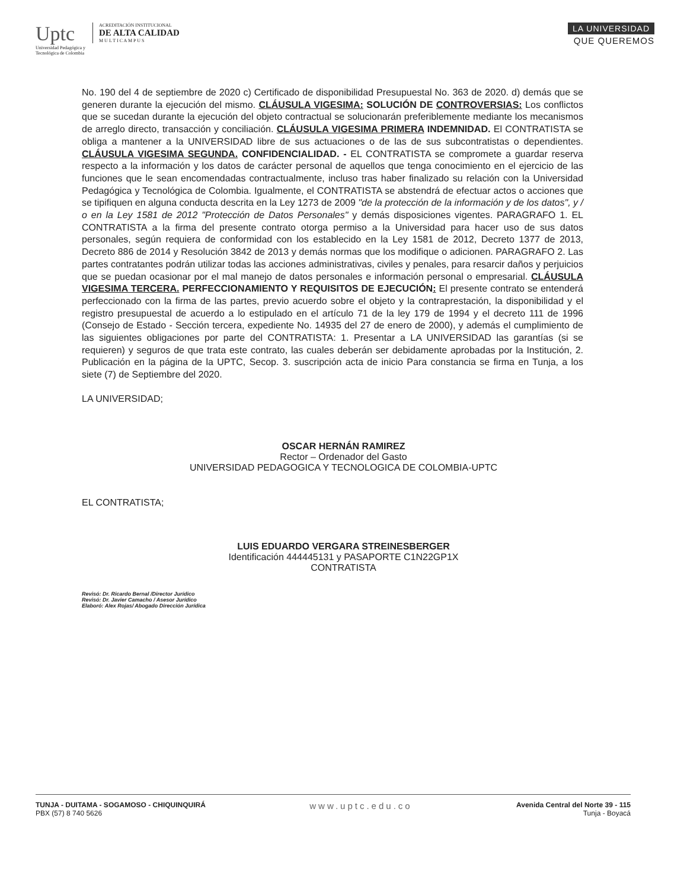Uptc
Universidad Pedagógica y
Tecnológica de Colombia
ACREDITACIÓN INSTITUCIONAL
DE ALTA CALIDAD
M U L T I C A M P U S
LA UNIVERSIDAD
QUE QUEREMOS
No. 190 del 4 de septiembre de 2020 c) Certificado de disponibilidad Presupuestal No. 363 de 2020. d) demás que se generen durante la ejecución del mismo. CLÁUSULA VIGESIMA: SOLUCIÓN DE CONTROVERSIAS: Los conflictos que se sucedan durante la ejecución del objeto contractual se solucionarán preferiblemente mediante los mecanismos de arreglo directo, transacción y conciliación. CLÁUSULA VIGESIMA PRIMERA INDEMNIDAD. El CONTRATISTA se obliga a mantener a la UNIVERSIDAD libre de sus actuaciones o de las de sus subcontratistas o dependientes. CLÁUSULA VIGESIMA SEGUNDA. CONFIDENCIALIDAD. - EL CONTRATISTA se compromete a guardar reserva respecto a la información y los datos de carácter personal de aquellos que tenga conocimiento en el ejercicio de las funciones que le sean encomendadas contractualmente, incluso tras haber finalizado su relación con la Universidad Pedagógica y Tecnológica de Colombia. Igualmente, el CONTRATISTA se abstendrá de efectuar actos o acciones que se tipifiquen en alguna conducta descrita en la Ley 1273 de 2009 "de la protección de la información y de los datos", y / o en la Ley 1581 de 2012 "Protección de Datos Personales" y demás disposiciones vigentes. PARAGRAFO 1. EL CONTRATISTA a la firma del presente contrato otorga permiso a la Universidad para hacer uso de sus datos personales, según requiera de conformidad con los establecido en la Ley 1581 de 2012, Decreto 1377 de 2013, Decreto 886 de 2014 y Resolución 3842 de 2013 y demás normas que los modifique o adicionen. PARAGRAFO 2. Las partes contratantes podrán utilizar todas las acciones administrativas, civiles y penales, para resarcir daños y perjuicios que se puedan ocasionar por el mal manejo de datos personales e información personal o empresarial. CLÁUSULA VIGESIMA TERCERA. PERFECCIONAMIENTO Y REQUISITOS DE EJECUCIÓN: El presente contrato se entenderá perfeccionado con la firma de las partes, previo acuerdo sobre el objeto y la contraprestación, la disponibilidad y el registro presupuestal de acuerdo a lo estipulado en el artículo 71 de la ley 179 de 1994 y el decreto 111 de 1996 (Consejo de Estado - Sección tercera, expediente No. 14935 del 27 de enero de 2000), y además el cumplimiento de las siguientes obligaciones por parte del CONTRATISTA: 1. Presentar a LA UNIVERSIDAD las garantías (si se requieren) y seguros de que trata este contrato, las cuales deberán ser debidamente aprobadas por la Institución, 2. Publicación en la página de la UPTC, Secop. 3. suscripción acta de inicio Para constancia se firma en Tunja, a los siete (7) de Septiembre del 2020.
LA UNIVERSIDAD;
OSCAR HERNÁN RAMIREZ
Rector – Ordenador del Gasto
UNIVERSIDAD PEDAGOGICA Y TECNOLOGICA DE COLOMBIA-UPTC
EL CONTRATISTA;
LUIS EDUARDO VERGARA STREINESBERGER
Identificación 444445131 y PASAPORTE C1N22GP1X
CONTRATISTA
Revisó: Dr. Ricardo Bernal /Director Jurídico
Revisó: Dr. Javier Camacho / Asesor Jurídico
Elaboró: Alex Rojas/ Abogado Dirección Jurídica
TUNJA - DUITAMA - SOGAMOSO - CHIQUINQUIRÁ
PBX (57) 8 740 5626
www.uptc.edu.co
Avenida Central del Norte 39 - 115
Tunja - Boyacá